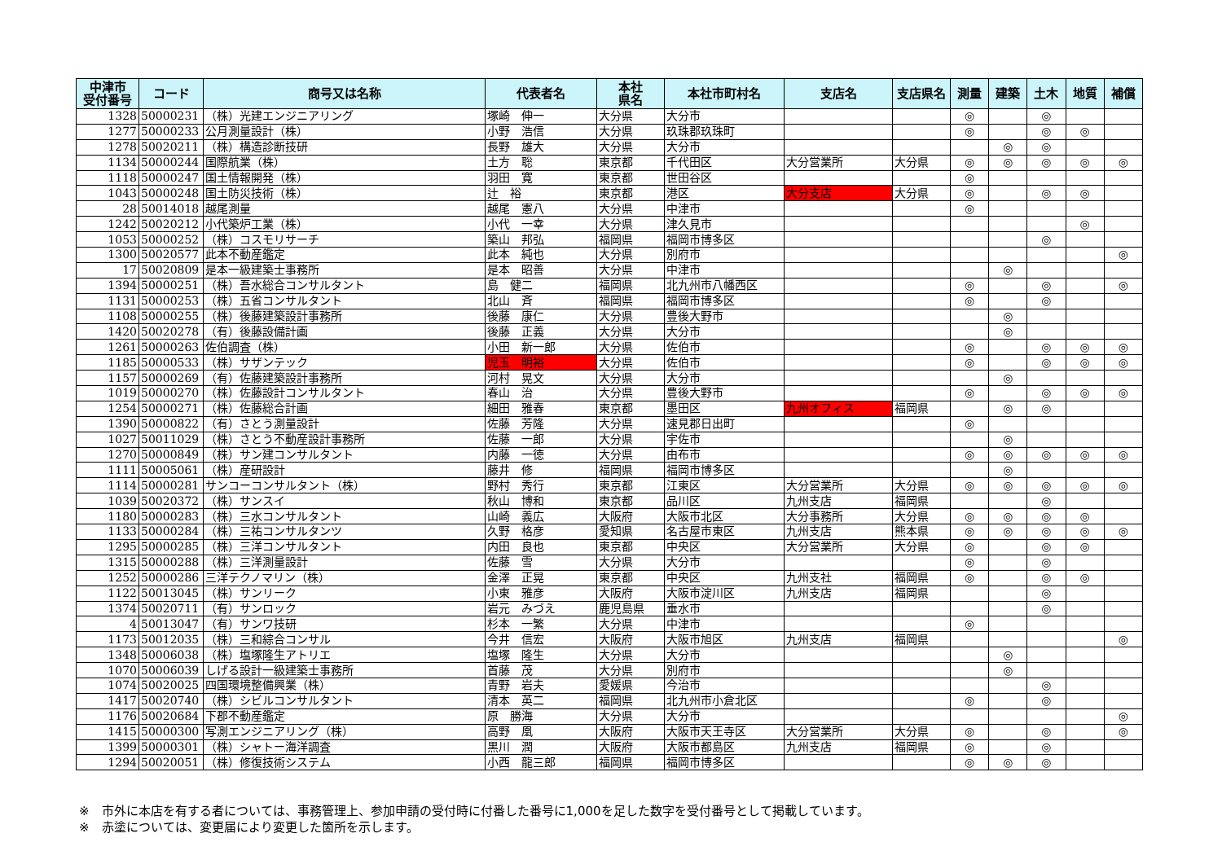| 中津市 受付番号 | コード | 商号又は名称 | 代表者名 | 本社 県名 | 本社市町村名 | 支店名 | 支店県名 | 測量 | 建築 | 土木 | 地質 | 補償 |
| --- | --- | --- | --- | --- | --- | --- | --- | --- | --- | --- | --- | --- |
| 1328 | 50000231 | （株）光建エンジニアリング | 塚崎 伸一 | 大分県 | 大分市 | | | ◎ | | ◎ | | |
| 1277 | 50000233 | 公月測量設計（株） | 小野 浩信 | 大分県 | 玖珠郡玖珠町 | | | ◎ | | ◎ | ◎ | |
| 1278 | 50020211 | （株）構造診断技研 | 長野 雄大 | 大分県 | 大分市 | | | | ◎ | ◎ | | |
| 1134 | 50000244 | 国際航業（株） | 土方 聡 | 東京都 | 千代田区 | 大分営業所 | 大分県 | ◎ | ◎ | ◎ | ◎ | ◎ |
| 1118 | 50000247 | 国土情報開発（株） | 羽田 寛 | 東京都 | 世田谷区 | | | ◎ | | | | |
| 1043 | 50000248 | 国土防災技術（株） | 辻 裕 | 東京都 | 港区 | 大分支店 | 大分県 | ◎ | | ◎ | ◎ | |
| 28 | 50014018 | 越尾測量 | 越尾 憲八 | 大分県 | 中津市 | | | ◎ | | | | |
| 1242 | 50020212 | 小代築炉工業（株） | 小代 一幸 | 大分県 | 津久見市 | | | | | | ◎ | |
| 1053 | 50000252 | （株）コスモリサーチ | 築山 邦弘 | 福岡県 | 福岡市博多区 | | | | | ◎ | | |
| 1300 | 50020577 | 此本不動産鑑定 | 此本 純也 | 大分県 | 別府市 | | | | | | | ◎ |
| 17 | 50020809 | 是本一級建築士事務所 | 是本 昭善 | 大分県 | 中津市 | | | | ◎ | | | |
| 1394 | 50000251 | （株）吾水総合コンサルタント | 島 健二 | 福岡県 | 北九州市八幡西区 | | | ◎ | | ◎ | | ◎ |
| 1131 | 50000253 | （株）五省コンサルタント | 北山 斉 | 福岡県 | 福岡市博多区 | | | ◎ | | ◎ | | |
| 1108 | 50000255 | （株）後藤建築設計事務所 | 後藤 康仁 | 大分県 | 豊後大野市 | | | | ◎ | | | |
| 1420 | 50020278 | （有）後藤設備計画 | 後藤 正義 | 大分県 | 大分市 | | | | ◎ | | | |
| 1261 | 50000263 | 佐伯調査（株） | 小田 新一郎 | 大分県 | 佐伯市 | | | ◎ | | ◎ | ◎ | ◎ |
| 1185 | 50000533 | （株）サザンテック | 児玉 明裕 | 大分県 | 佐伯市 | | | ◎ | | ◎ | ◎ | ◎ |
| 1157 | 50000269 | （有）佐藤建築設計事務所 | 河村 晃文 | 大分県 | 大分市 | | | | ◎ | | | |
| 1019 | 50000270 | （株）佐藤設計コンサルタント | 春山 治 | 大分県 | 豊後大野市 | | | ◎ | | ◎ | ◎ | ◎ |
| 1254 | 50000271 | （株）佐藤総合計画 | 細田 雅春 | 東京都 | 墨田区 | 九州オフィス | 福岡県 | | ◎ | ◎ | | |
| 1390 | 50000822 | （有）さとう測量設計 | 佐藤 芳隆 | 大分県 | 速見郡日出町 | | | ◎ | | | | |
| 1027 | 50011029 | （株）さとう不動産設計事務所 | 佐藤 一郎 | 大分県 | 宇佐市 | | | | ◎ | | | |
| 1270 | 50000849 | （株）サン建コンサルタント | 内藤 一徳 | 大分県 | 由布市 | | | ◎ | ◎ | ◎ | ◎ | ◎ |
| 1111 | 50005061 | （株）産研設計 | 藤井 修 | 福岡県 | 福岡市博多区 | | | | ◎ | | | |
| 1114 | 50000281 | サンコーコンサルタント（株） | 野村 秀行 | 東京都 | 江東区 | 大分営業所 | 大分県 | ◎ | ◎ | ◎ | ◎ | ◎ |
| 1039 | 50020372 | （株）サンスイ | 秋山 博和 | 東京都 | 品川区 | 九州支店 | 福岡県 | | | ◎ | | |
| 1180 | 50000283 | （株）三水コンサルタント | 山崎 義広 | 大阪府 | 大阪市北区 | 大分事務所 | 大分県 | ◎ | ◎ | ◎ | ◎ | |
| 1133 | 50000284 | （株）三祐コンサルタンツ | 久野 格彦 | 愛知県 | 名古屋市東区 | 九州支店 | 熊本県 | ◎ | ◎ | ◎ | ◎ | ◎ |
| 1295 | 50000285 | （株）三洋コンサルタント | 内田 良也 | 東京都 | 中央区 | 大分営業所 | 大分県 | ◎ | | ◎ | ◎ | |
| 1315 | 50000288 | （株）三洋測量設計 | 佐藤 雪 | 大分県 | 大分市 | | | ◎ | | ◎ | | |
| 1252 | 50000286 | 三洋テクノマリン（株） | 金澤 正晃 | 東京都 | 中央区 | 九州支社 | 福岡県 | ◎ | | ◎ | ◎ | |
| 1122 | 50013045 | （株）サンリーク | 小東 雅彦 | 大阪府 | 大阪市淀川区 | 九州支店 | 福岡県 | | | ◎ | | |
| 1374 | 50020711 | （有）サンロック | 岩元 みづえ | 鹿児島県 | 垂水市 | | | | | ◎ | | |
| 4 | 50013047 | （有）サンワ技研 | 杉本 一繁 | 大分県 | 中津市 | | | ◎ | | | | |
| 1173 | 50012035 | （株）三和綜合コンサル | 今井 信宏 | 大阪府 | 大阪市旭区 | 九州支店 | 福岡県 | | | | | ◎ |
| 1348 | 50006038 | （株）塩塚隆生アトリエ | 塩塚 隆生 | 大分県 | 大分市 | | | | ◎ | | | |
| 1070 | 50006039 | しげる設計一級建築士事務所 | 首藤 茂 | 大分県 | 別府市 | | | | ◎ | | | |
| 1074 | 50020025 | 四国環境整備興業（株） | 青野 岩夫 | 愛媛県 | 今治市 | | | | | ◎ | | |
| 1417 | 50020740 | （株）シビルコンサルタント | 清本 英二 | 福岡県 | 北九州市小倉北区 | | | ◎ | | ◎ | | |
| 1176 | 50020684 | 下郡不動産鑑定 | 原 勝海 | 大分県 | 大分市 | | | | | | | ◎ |
| 1415 | 50000300 | 写測エンジニアリング（株） | 高野 凰 | 大阪府 | 大阪市天王寺区 | 大分営業所 | 大分県 | ◎ | | ◎ | | ◎ |
| 1399 | 50000301 | （株）シャトー海洋調査 | 黒川 潤 | 大阪府 | 大阪市都島区 | 九州支店 | 福岡県 | ◎ | | ◎ | | |
| 1294 | 50020051 | （株）修復技術システム | 小西 龍三郎 | 福岡県 | 福岡市博多区 | | | ◎ | ◎ | ◎ | | |
※　市外に本店を有する者については、事務管理上、参加申請の受付時に付番した番号に1,000を足した数字を受付番号として掲載しています。
※　赤塗については、変更届により変更した箇所を示します。